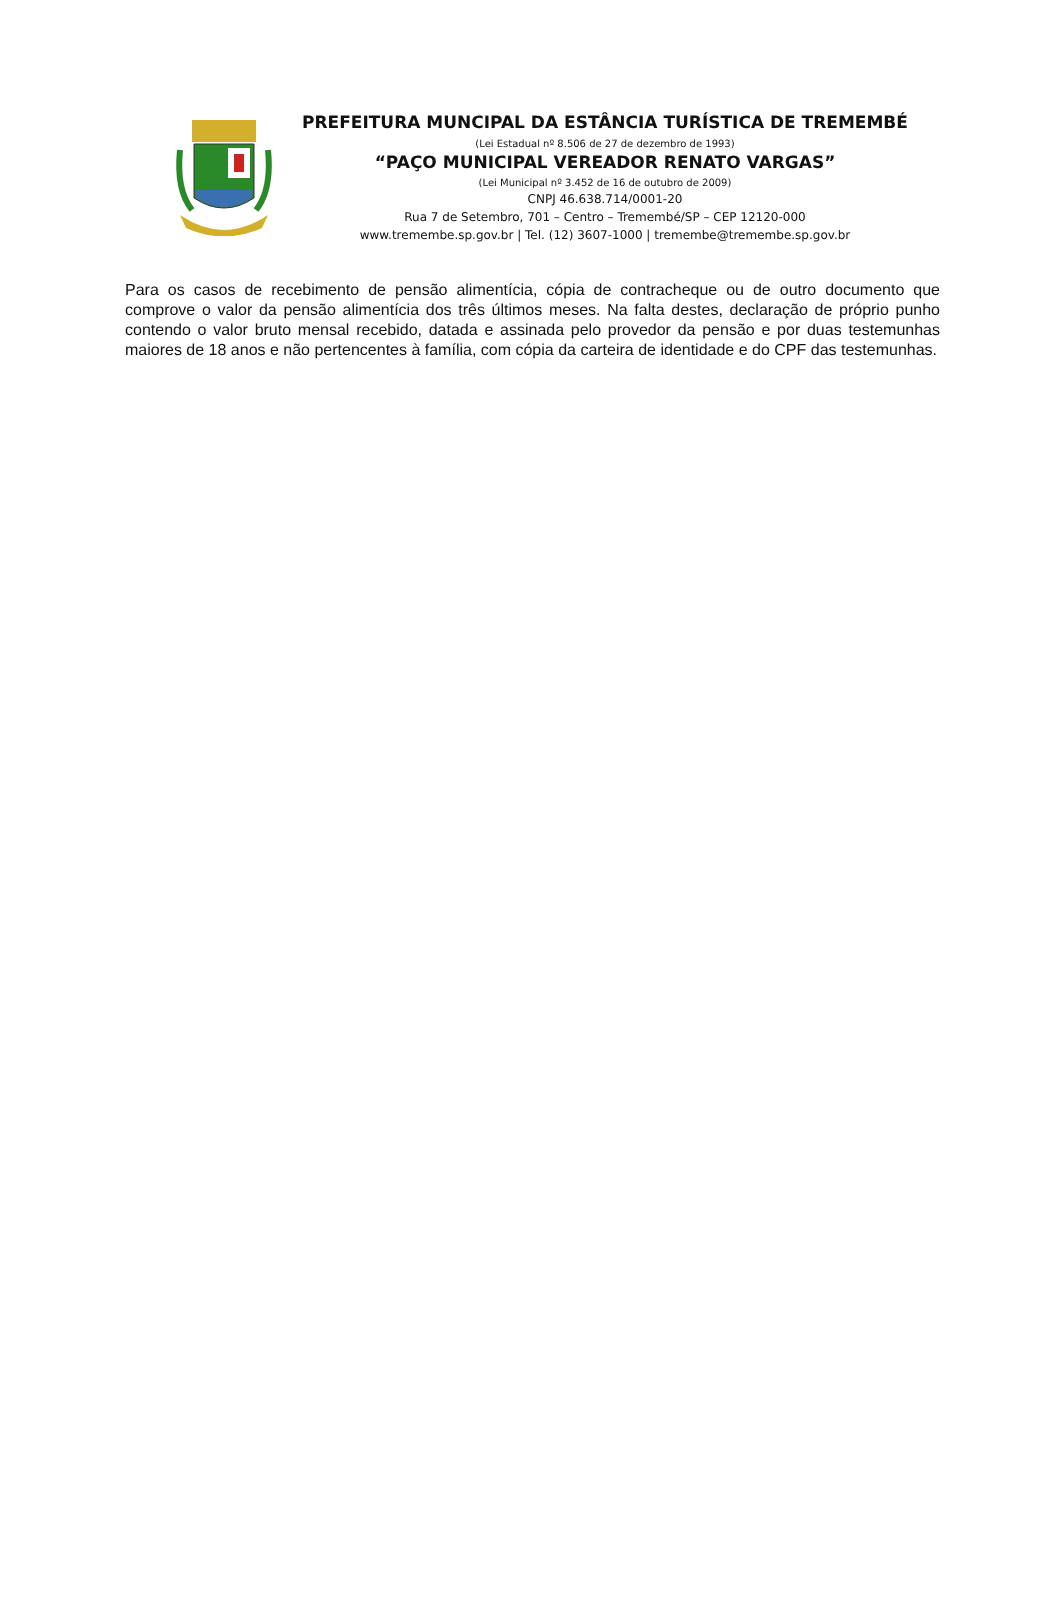PREFEITURA MUNCIPAL DA ESTÂNCIA TURÍSTICA DE TREMEMBÉ
(Lei Estadual nº 8.506 de 27 de dezembro de 1993)
“PAÇO MUNICIPAL VEREADOR RENATO VARGAS”
(Lei Municipal nº 3.452 de 16 de outubro de 2009)
CNPJ 46.638.714/0001-20
Rua 7 de Setembro, 701 – Centro – Tremembé/SP – CEP 12120-000
www.tremembe.sp.gov.br | Tel. (12) 3607-1000 | tremembe@tremembe.sp.gov.br
Para os casos de recebimento de pensão alimentícia, cópia de contracheque ou de outro documento que comprove o valor da pensão alimentícia dos três últimos meses. Na falta destes, declaração de próprio punho contendo o valor bruto mensal recebido, datada e assinada pelo provedor da pensão e por duas testemunhas maiores de 18 anos e não pertencentes à família, com cópia da carteira de identidade e do CPF das testemunhas.